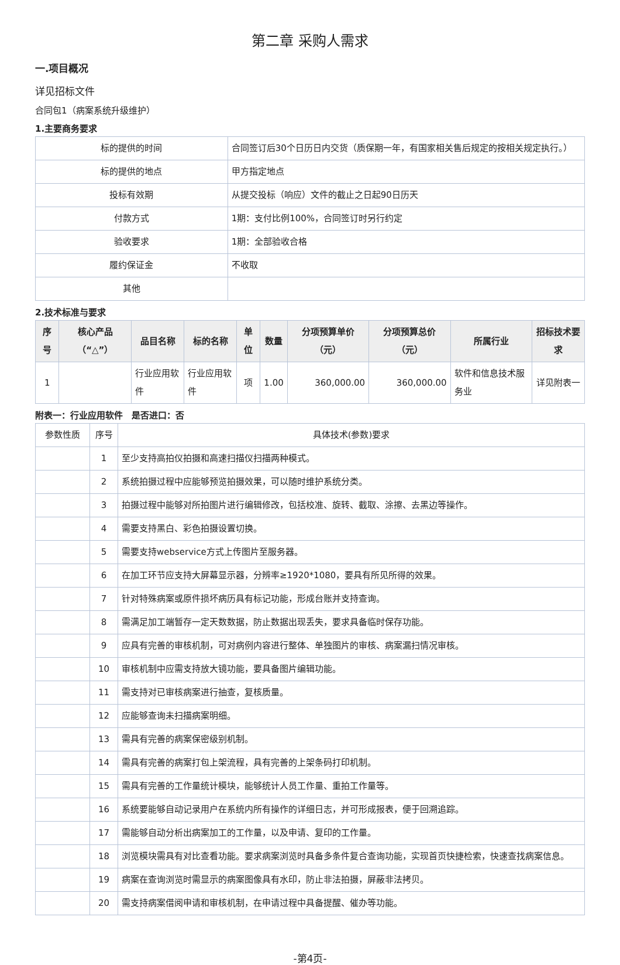第二章 采购人需求
一.项目概况
详见招标文件
合同包1（病案系统升级维护）
1.主要商务要求
| 标的提供的时间 | 合同签订后30个日历日内交货（质保期一年，有国家相关售后规定的按相关规定执行。） |
| 标的提供的地点 | 甲方指定地点 |
| 投标有效期 | 从提交投标（响应）文件的截止之日起90日历天 |
| 付款方式 | 1期：支付比例100%，合同签订时另行约定 |
| 验收要求 | 1期：全部验收合格 |
| 履约保证金 | 不收取 |
| 其他 | |
2.技术标准与要求
| 序号 | 核心产品（“△”） | 品目名称 | 标的名称 | 单位 | 数量 | 分项预算单价（元） | 分项预算总价（元） | 所属行业 | 招标技术要求 |
| --- | --- | --- | --- | --- | --- | --- | --- | --- | --- |
| 1 | | 行业应用软件 | 行业应用软件 | 项 | 1.00 | 360,000.00 | 360,000.00 | 软件和信息技术服务业 | 详见附表一 |
附表一：行业应用软件　是否进口：否
| 参数性质 | 序号 | 具体技术(参数)要求 |
| | 1 | 至少支持高拍仪拍摄和高速扫描仪扫描两种模式。 |
| | 2 | 系统拍摄过程中应能够预览拍摄效果，可以随时维护系统分类。 |
| | 3 | 拍摄过程中能够对所拍图片进行编辑修改，包括校准、旋转、截取、涂擦、去黑边等操作。 |
| | 4 | 需要支持黑白、彩色拍摄设置切换。 |
| | 5 | 需要支持webservice方式上传图片至服务器。 |
| | 6 | 在加工环节应支持大屏幕显示器，分辨率≥1920*1080，要具有所见所得的效果。 |
| | 7 | 针对特殊病案或原件损坏病历具有标记功能，形成台账并支持查询。 |
| | 8 | 需满足加工端暂存一定天数数据，防止数据出现丢失，要求具备临时保存功能。 |
| | 9 | 应具有完善的审核机制，可对病例内容进行整体、单独图片的审核、病案漏扫情况审核。 |
| | 10 | 审核机制中应需支持放大镜功能，要具备图片编辑功能。 |
| | 11 | 需支持对已审核病案进行抽查，复核质量。 |
| | 12 | 应能够查询未扫描病案明细。 |
| | 13 | 需具有完善的病案保密级别机制。 |
| | 14 | 需具有完善的病案打包上架流程，具有完善的上架条码打印机制。 |
| | 15 | 需具有完善的工作量统计模块，能够统计人员工作量、重拍工作量等。 |
| | 16 | 系统要能够自动记录用户在系统内所有操作的详细日志，并可形成报表，便于回溯追踪。 |
| | 17 | 需能够自动分析出病案加工的工作量，以及申请、复印的工作量。 |
| | 18 | 浏览模块需具有对比查看功能。要求病案浏览时具备多条件复合查询功能，实现首页快捷检索，快速查找病案信息。 |
| | 19 | 病案在查询浏览时需显示的病案图像具有水印，防止非法拍摄，屏蔽非法拷贝。 |
| | 20 | 需支持病案借阅申请和审核机制，在申请过程中具备提醒、催办等功能。 |
-第4页-